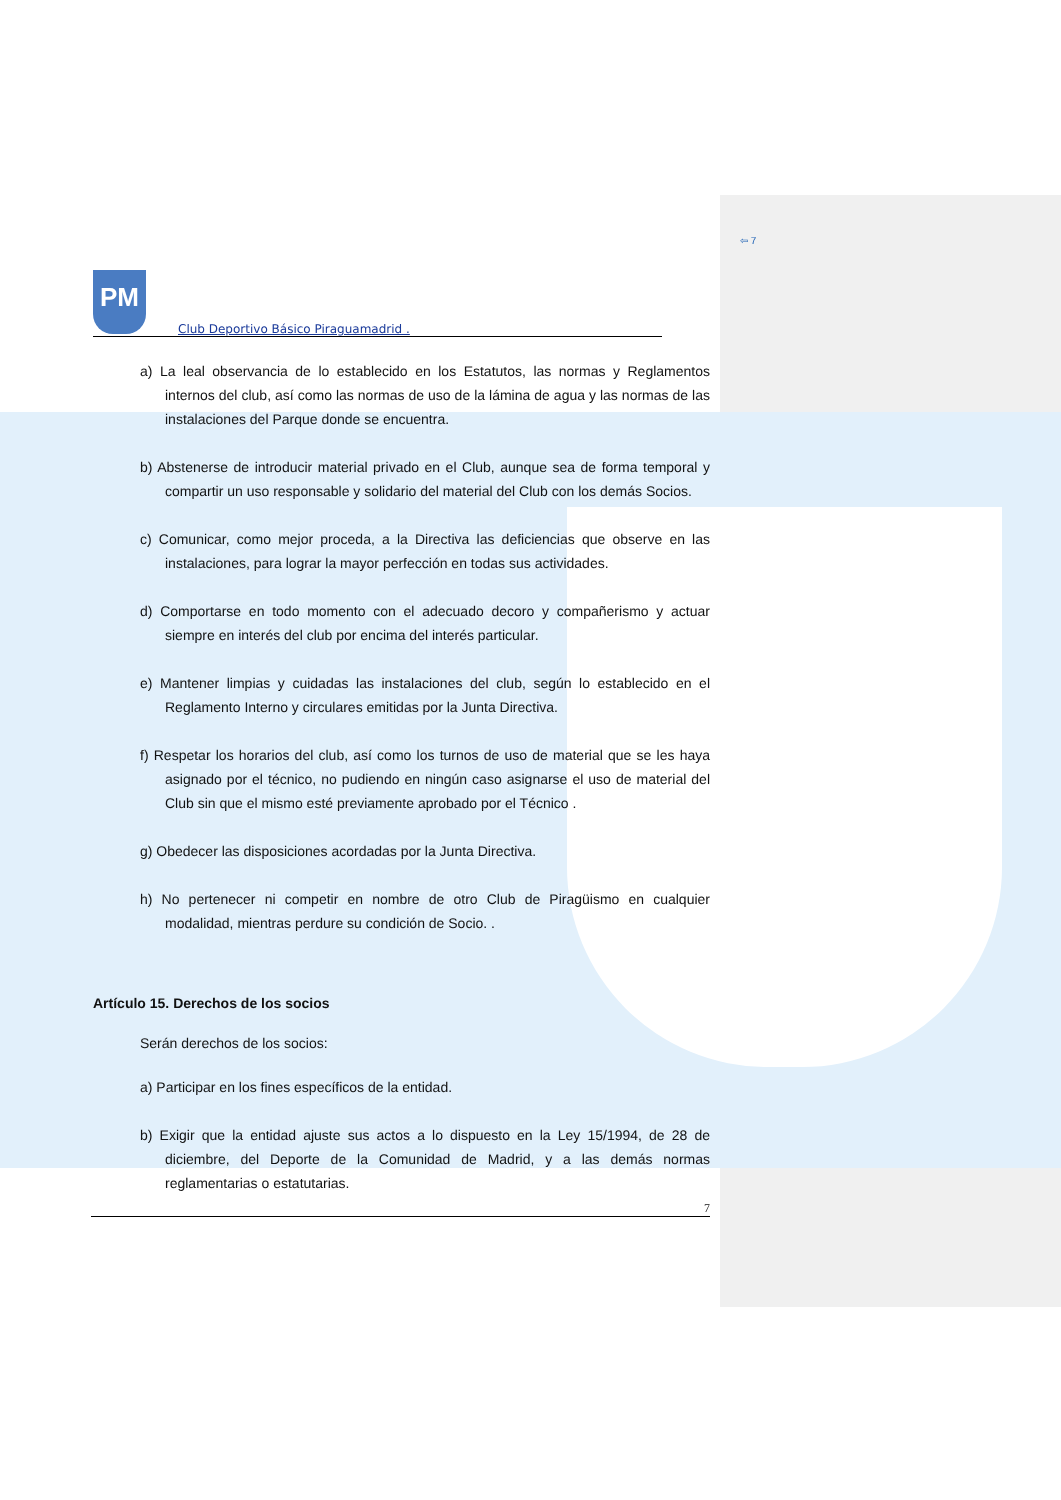⇦ 7
PM
Club Deportivo Básico Piraguamadrid .
a) La leal observancia de lo establecido en los Estatutos, las normas y Reglamentos internos del club, así como las normas de uso de la lámina de agua y las normas de las instalaciones del Parque donde se encuentra.
b) Abstenerse de introducir material privado en el Club, aunque sea de forma temporal y compartir un uso responsable y solidario del material del Club con los demás Socios.
c) Comunicar, como mejor proceda, a la Directiva las deficiencias que observe en las instalaciones, para lograr la mayor perfección en todas sus actividades.
d) Comportarse en todo momento con el adecuado decoro y compañerismo y actuar siempre en interés del club por encima del interés particular.
e) Mantener limpias y cuidadas las instalaciones del club, según lo establecido en el Reglamento Interno y circulares emitidas por la Junta Directiva.
f) Respetar los horarios del club, así como los turnos de uso de material que se les haya asignado por el técnico, no pudiendo en ningún caso asignarse el uso de material del Club sin que el mismo esté previamente aprobado por el Técnico .
g) Obedecer las disposiciones acordadas por la Junta Directiva.
h) No pertenecer ni competir en nombre de otro Club de Piragüismo en cualquier modalidad, mientras perdure su condición de Socio. .
Artículo 15. Derechos de los socios
Serán derechos de los socios:
a) Participar en los fines específicos de la entidad.
b) Exigir que la entidad ajuste sus actos a lo dispuesto en la Ley 15/1994, de 28 de diciembre, del Deporte de la Comunidad de Madrid, y a las demás normas reglamentarias o estatutarias.
7